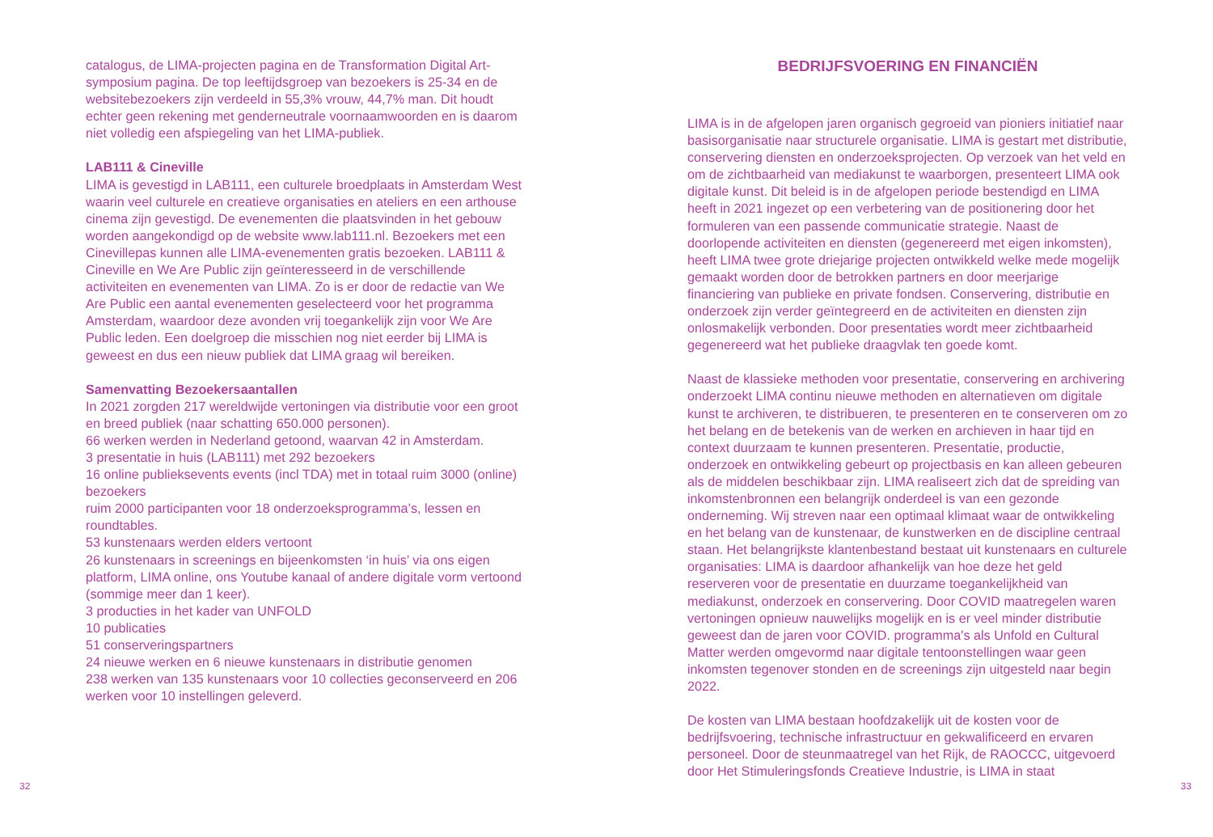catalogus, de LIMA-projecten pagina en de Transformation Digital Art-symposium pagina. De top leeftijdsgroep van bezoekers is 25-34 en de websitebezoekers zijn verdeeld in 55,3% vrouw, 44,7% man. Dit houdt echter geen rekening met genderneutrale voornaamwoorden en is daarom niet volledig een afspiegeling van het LIMA-publiek.
LAB111 & Cineville
LIMA is gevestigd in LAB111, een culturele broedplaats in Amsterdam West waarin veel culturele en creatieve organisaties en ateliers en een arthouse cinema zijn gevestigd. De evenementen die plaatsvinden in het gebouw worden aangekondigd op de website www.lab111.nl. Bezoekers met een Cinevillepas kunnen alle LIMA-evenementen gratis bezoeken. LAB111 & Cineville en We Are Public zijn geïnteresseerd in de verschillende activiteiten en evenementen van LIMA. Zo is er door de redactie van We Are Public een aantal evenementen geselecteerd voor het programma Amsterdam, waardoor deze avonden vrij toegankelijk zijn voor We Are Public leden. Een doelgroep die misschien nog niet eerder bij LIMA is geweest en dus een nieuw publiek dat LIMA graag wil bereiken.
Samenvatting Bezoekersaantallen
In 2021 zorgden 217 wereldwijde vertoningen via distributie voor een groot en breed publiek (naar schatting 650.000 personen).
66 werken werden in Nederland getoond, waarvan 42 in Amsterdam.
3 presentatie in huis (LAB111) met 292 bezoekers
16 online publieksevents events (incl TDA) met in totaal ruim 3000 (online) bezoekers
ruim 2000 participanten voor 18 onderzoeksprogramma’s, lessen en roundtables.
53 kunstenaars werden elders vertoont
26 kunstenaars in screenings en bijeenkomsten ‘in huis’ via ons eigen platform, LIMA online, ons Youtube kanaal of andere digitale vorm vertoond (sommige meer dan 1 keer).
3 producties in het kader van UNFOLD
10 publicaties
51 conserveringspartners
24 nieuwe werken en 6 nieuwe kunstenaars in distributie genomen
238 werken van 135 kunstenaars voor 10 collecties geconserveerd en 206 werken voor 10 instellingen geleverd.
BEDRIJFSVOERING EN FINANCIËN
LIMA is in de afgelopen jaren organisch gegroeid van pioniers initiatief naar basisorganisatie naar structurele organisatie. LIMA is gestart met distributie, conservering diensten en onderzoeksprojecten. Op verzoek van het veld en om de zichtbaarheid van mediakunst te waarborgen, presenteert LIMA ook digitale kunst. Dit beleid is in de afgelopen periode bestendigd en LIMA heeft in 2021 ingezet op een verbetering van de positionering door het formuleren van een passende communicatie strategie. Naast de doorlopende activiteiten en diensten (gegenereerd met eigen inkomsten), heeft LIMA twee grote driejarige projecten ontwikkeld welke mede mogelijk gemaakt worden door de betrokken partners en door meerjarige financiering van publieke en private fondsen. Conservering, distributie en onderzoek zijn verder geïntegreerd en de activiteiten en diensten zijn onlosmakelijk verbonden. Door presentaties wordt meer zichtbaarheid gegenereerd wat het publieke draagvlak ten goede komt.
Naast de klassieke methoden voor presentatie, conservering en archivering onderzoekt LIMA continu nieuwe methoden en alternatieven om digitale kunst te archiveren, te distribueren, te presenteren en te conserveren om zo het belang en de betekenis van de werken en archieven in haar tijd en context duurzaam te kunnen presenteren. Presentatie, productie, onderzoek en ontwikkeling gebeurt op projectbasis en kan alleen gebeuren als de middelen beschikbaar zijn. LIMA realiseert zich dat de spreiding van inkomstenbronnen een belangrijk onderdeel is van een gezonde onderneming. Wij streven naar een optimaal klimaat waar de ontwikkeling en het belang van de kunstenaar, de kunstwerken en de discipline centraal staan. Het belangrijkste klantenbestand bestaat uit kunstenaars en culturele organisaties: LIMA is daardoor afhankelijk van hoe deze het geld reserveren voor de presentatie en duurzame toegankelijkheid van mediakunst, onderzoek en conservering. Door COVID maatregelen waren vertoningen opnieuw nauwelijks mogelijk en is er veel minder distributie geweest dan de jaren voor COVID. programma's als Unfold en Cultural Matter werden omgevormd naar digitale tentoonstellingen waar geen inkomsten tegenover stonden en de screenings zijn uitgesteld naar begin 2022.
De kosten van LIMA bestaan hoofdzakelijk uit de kosten voor de bedrijfsvoering, technische infrastructuur en gekwalificeerd en ervaren personeel. Door de steunmaatregel van het Rijk, de RAOCCC, uitgevoerd door Het Stimuleringsfonds Creatieve Industrie, is LIMA in staat
32 33